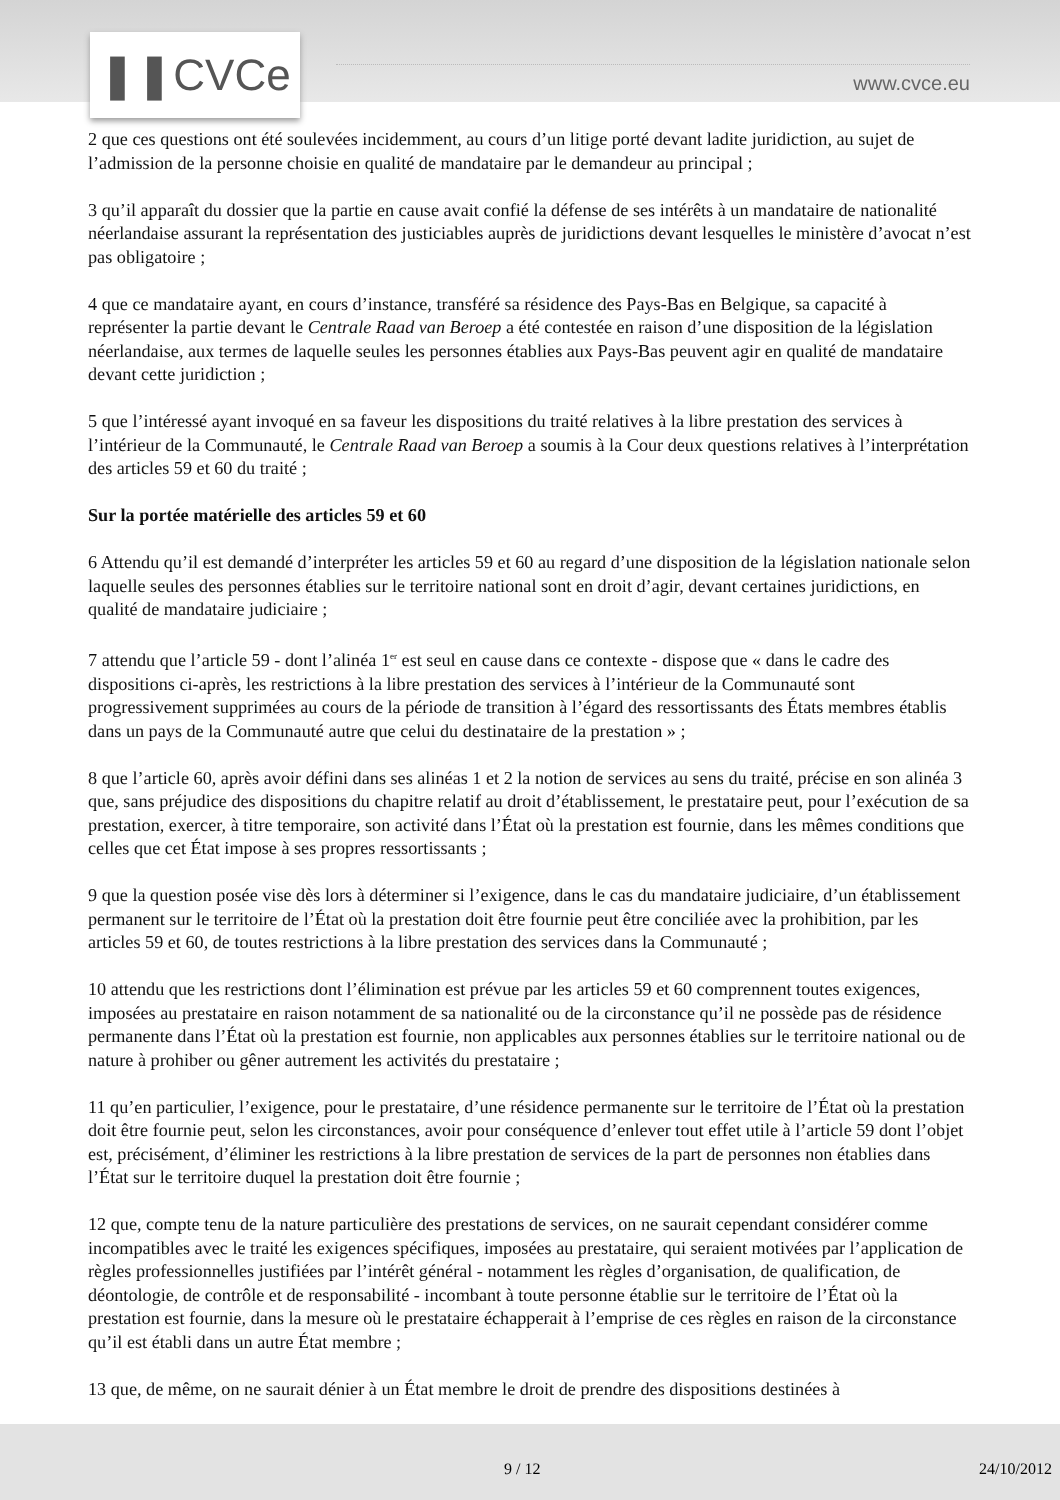❚❚CVCe www.cvce.eu
2 que ces questions ont été soulevées incidemment, au cours d’un litige porté devant ladite juridiction, au sujet de l’admission de la personne choisie en qualité de mandataire par le demandeur au principal ;
3 qu’il apparaît du dossier que la partie en cause avait confié la défense de ses intérêts à un mandataire de nationalité néerlandaise assurant la représentation des justiciables auprès de juridictions devant lesquelles le ministère d’avocat n’est pas obligatoire ;
4 que ce mandataire ayant, en cours d’instance, transféré sa résidence des Pays-Bas en Belgique, sa capacité à représenter la partie devant le Centrale Raad van Beroep a été contestée en raison d’une disposition de la législation néerlandaise, aux termes de laquelle seules les personnes établies aux Pays-Bas peuvent agir en qualité de mandataire devant cette juridiction ;
5 que l’intéressé ayant invoqué en sa faveur les dispositions du traité relatives à la libre prestation des services à l’intérieur de la Communauté, le Centrale Raad van Beroep a soumis à la Cour deux questions relatives à l’interprétation des articles 59 et 60 du traité ;
Sur la portée matérielle des articles 59 et 60
6 Attendu qu’il est demandé d’interpréter les articles 59 et 60 au regard d’une disposition de la législation nationale selon laquelle seules des personnes établies sur le territoire national sont en droit d’agir, devant certaines juridictions, en qualité de mandataire judiciaire ;
7 attendu que l’article 59 - dont l’alinéa 1<sup>er</sup> est seul en cause dans ce contexte - dispose que « dans le cadre des dispositions ci-après, les restrictions à la libre prestation des services à l’intérieur de la Communauté sont progressivement supprimées au cours de la période de transition à l’égard des ressortissants des États membres établis dans un pays de la Communauté autre que celui du destinataire de la prestation » ;
8 que l’article 60, après avoir défini dans ses alinéas 1 et 2 la notion de services au sens du traité, précise en son alinéa 3 que, sans préjudice des dispositions du chapitre relatif au droit d’établissement, le prestataire peut, pour l’exécution de sa prestation, exercer, à titre temporaire, son activité dans l’État où la prestation est fournie, dans les mêmes conditions que celles que cet État impose à ses propres ressortissants ;
9 que la question posée vise dès lors à déterminer si l’exigence, dans le cas du mandataire judiciaire, d’un établissement permanent sur le territoire de l’État où la prestation doit être fournie peut être conciliée avec la prohibition, par les articles 59 et 60, de toutes restrictions à la libre prestation des services dans la Communauté ;
10 attendu que les restrictions dont l’élimination est prévue par les articles 59 et 60 comprennent toutes exigences, imposées au prestataire en raison notamment de sa nationalité ou de la circonstance qu’il ne possède pas de résidence permanente dans l’État où la prestation est fournie, non applicables aux personnes établies sur le territoire national ou de nature à prohiber ou gêner autrement les activités du prestataire ;
11 qu’en particulier, l’exigence, pour le prestataire, d’une résidence permanente sur le territoire de l’État où la prestation doit être fournie peut, selon les circonstances, avoir pour conséquence d’enlever tout effet utile à l’article 59 dont l’objet est, précisément, d’éliminer les restrictions à la libre prestation de services de la part de personnes non établies dans l’État sur le territoire duquel la prestation doit être fournie ;
12 que, compte tenu de la nature particulière des prestations de services, on ne saurait cependant considérer comme incompatibles avec le traité les exigences spécifiques, imposées au prestataire, qui seraient motivées par l’application de règles professionnelles justifiées par l’intérêt général - notamment les règles d’organisation, de qualification, de déontologie, de contrôle et de responsabilité - incombant à toute personne établie sur le territoire de l’État où la prestation est fournie, dans la mesure où le prestataire échapperait à l’emprise de ces règles en raison de la circonstance qu’il est établi dans un autre État membre ;
13 que, de même, on ne saurait dénier à un État membre le droit de prendre des dispositions destinées à
9 / 12 24/10/2012